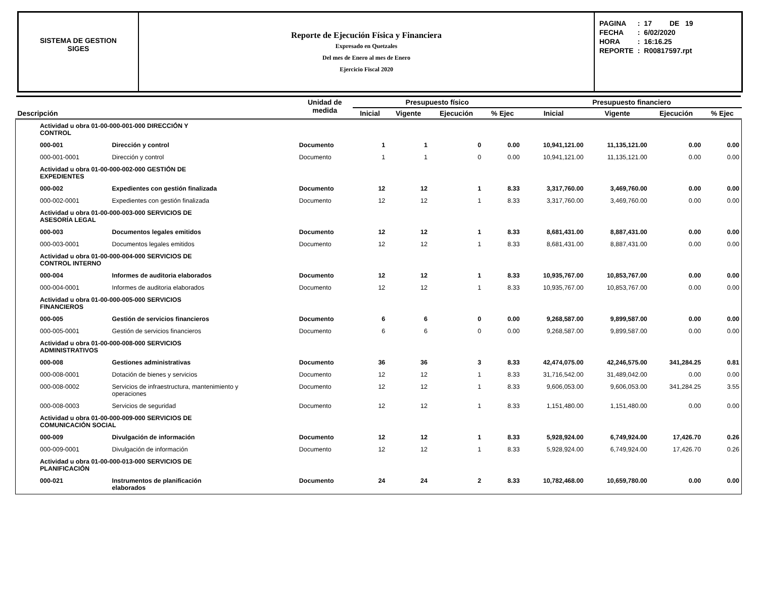SISTEMA DE GESTION
SIGES
Reporte de Ejecución Física y Financiera
Expresado en Quetzales
Del mes de Enero al mes de Enero
Ejercicio Fiscal 2020
| PAGINA | : | 17 DE 19 |
| FECHA | : | 6/02/2020 |
| HORA | : | 16:16.25 |
| REPORTE | : | R00817597.rpt |
| Descripción | | Unidad de medida | Presupuesto físico | | | | Presupuesto financiero | | | |
| --- | --- | --- | --- | --- | --- | --- | --- | --- | --- | --- |
| | | | Inicial | Vigente | Ejecución | % Ejec | Inicial | Vigente | Ejecución | % Ejec |
| Actividad u obra 01-00-000-001-000 DIRECCIÓN Y CONTROL | | | | | | | | | | |
| 000-001 | Dirección y control | Documento | 1 | 1 | 0 | 0.00 | 10,941,121.00 | 11,135,121.00 | 0.00 | 0.00 |
| 000-001-0001 | Dirección y control | Documento | 1 | 1 | 0 | 0.00 | 10,941,121.00 | 11,135,121.00 | 0.00 | 0.00 |
| Actividad u obra 01-00-000-002-000 GESTIÓN DE EXPEDIENTES | | | | | | | | | | |
| 000-002 | Expedientes con gestión finalizada | Documento | 12 | 12 | 1 | 8.33 | 3,317,760.00 | 3,469,760.00 | 0.00 | 0.00 |
| 000-002-0001 | Expedientes con gestión finalizada | Documento | 12 | 12 | 1 | 8.33 | 3,317,760.00 | 3,469,760.00 | 0.00 | 0.00 |
| Actividad u obra 01-00-000-003-000 SERVICIOS DE ASESORÍA LEGAL | | | | | | | | | | |
| 000-003 | Documentos legales emitidos | Documento | 12 | 12 | 1 | 8.33 | 8,681,431.00 | 8,887,431.00 | 0.00 | 0.00 |
| 000-003-0001 | Documentos legales emitidos | Documento | 12 | 12 | 1 | 8.33 | 8,681,431.00 | 8,887,431.00 | 0.00 | 0.00 |
| Actividad u obra 01-00-000-004-000 SERVICIOS DE CONTROL INTERNO | | | | | | | | | | |
| 000-004 | Informes de auditoria elaborados | Documento | 12 | 12 | 1 | 8.33 | 10,935,767.00 | 10,853,767.00 | 0.00 | 0.00 |
| 000-004-0001 | Informes de auditoria elaborados | Documento | 12 | 12 | 1 | 8.33 | 10,935,767.00 | 10,853,767.00 | 0.00 | 0.00 |
| Actividad u obra 01-00-000-005-000 SERVICIOS FINANCIEROS | | | | | | | | | | |
| 000-005 | Gestión de servicios financieros | Documento | 6 | 6 | 0 | 0.00 | 9,268,587.00 | 9,899,587.00 | 0.00 | 0.00 |
| 000-005-0001 | Gestión de servicios financieros | Documento | 6 | 6 | 0 | 0.00 | 9,268,587.00 | 9,899,587.00 | 0.00 | 0.00 |
| Actividad u obra 01-00-000-008-000 SERVICIOS ADMINISTRATIVOS | | | | | | | | | | |
| 000-008 | Gestiones administrativas | Documento | 36 | 36 | 3 | 8.33 | 42,474,075.00 | 42,246,575.00 | 341,284.25 | 0.81 |
| 000-008-0001 | Dotación de bienes y servicios | Documento | 12 | 12 | 1 | 8.33 | 31,716,542.00 | 31,489,042.00 | 0.00 | 0.00 |
| 000-008-0002 | Servicios de infraestructura, mantenimiento y operaciones | Documento | 12 | 12 | 1 | 8.33 | 9,606,053.00 | 9,606,053.00 | 341,284.25 | 3.55 |
| 000-008-0003 | Servicios de seguridad | Documento | 12 | 12 | 1 | 8.33 | 1,151,480.00 | 1,151,480.00 | 0.00 | 0.00 |
| Actividad u obra 01-00-000-009-000 SERVICIOS DE COMUNICACIÓN SOCIAL | | | | | | | | | | |
| 000-009 | Divulgación de información | Documento | 12 | 12 | 1 | 8.33 | 5,928,924.00 | 6,749,924.00 | 17,426.70 | 0.26 |
| 000-009-0001 | Divulgación de información | Documento | 12 | 12 | 1 | 8.33 | 5,928,924.00 | 6,749,924.00 | 17,426.70 | 0.26 |
| Actividad u obra 01-00-000-013-000 SERVICIOS DE PLANIFICACIÓN | | | | | | | | | | |
| 000-021 | Instrumentos de planificación elaborados | Documento | 24 | 24 | 2 | 8.33 | 10,782,468.00 | 10,659,780.00 | 0.00 | 0.00 |